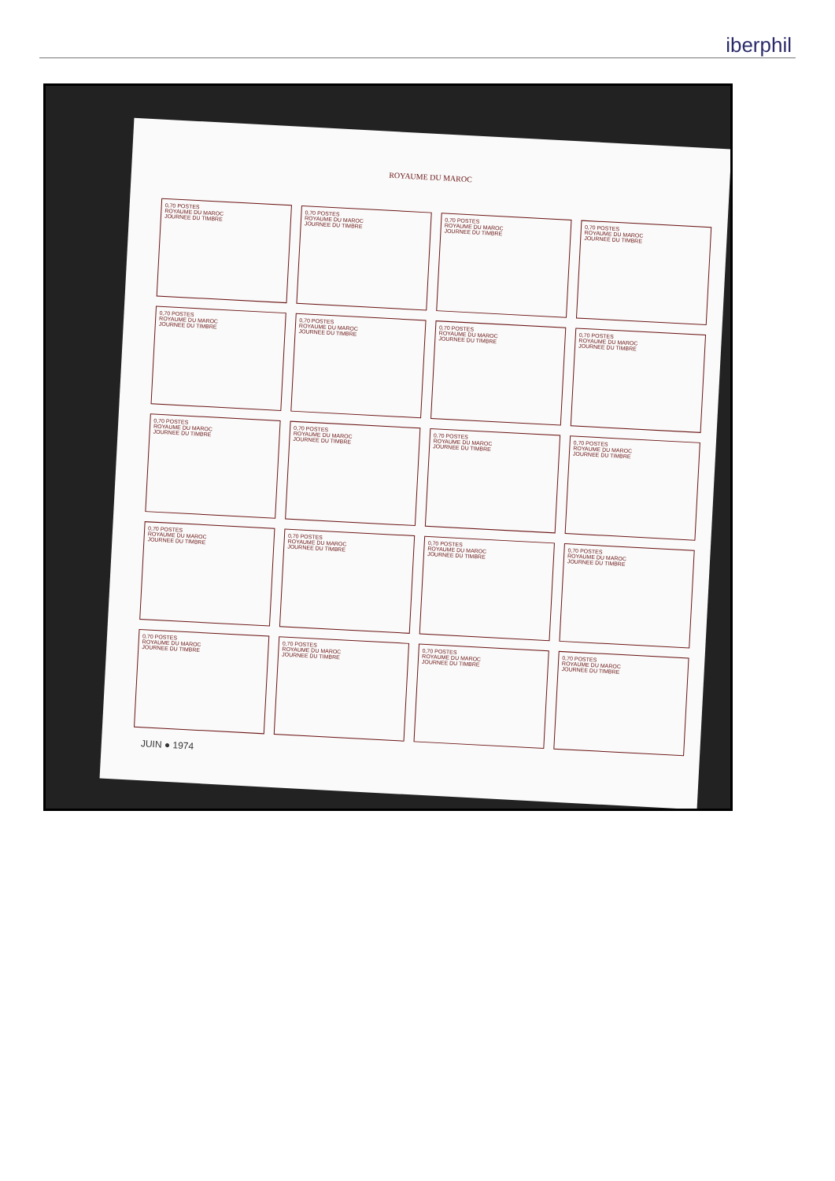iberphil
ROYAUME DU MAROC
0,70 POSTES
ROYAUME DU MAROC
JOURNEE DU TIMBRE
0,70 POSTES
ROYAUME DU MAROC
JOURNEE DU TIMBRE
0,70 POSTES
ROYAUME DU MAROC
JOURNEE DU TIMBRE
0,70 POSTES
ROYAUME DU MAROC
JOURNEE DU TIMBRE
0,70 POSTES
ROYAUME DU MAROC
JOURNEE DU TIMBRE
0,70 POSTES
ROYAUME DU MAROC
JOURNEE DU TIMBRE
0,70 POSTES
ROYAUME DU MAROC
JOURNEE DU TIMBRE
0,70 POSTES
ROYAUME DU MAROC
JOURNEE DU TIMBRE
0,70 POSTES
ROYAUME DU MAROC
JOURNEE DU TIMBRE
0,70 POSTES
ROYAUME DU MAROC
JOURNEE DU TIMBRE
0,70 POSTES
ROYAUME DU MAROC
JOURNEE DU TIMBRE
0,70 POSTES
ROYAUME DU MAROC
JOURNEE DU TIMBRE
0,70 POSTES
ROYAUME DU MAROC
JOURNEE DU TIMBRE
0,70 POSTES
ROYAUME DU MAROC
JOURNEE DU TIMBRE
0,70 POSTES
ROYAUME DU MAROC
JOURNEE DU TIMBRE
0,70 POSTES
ROYAUME DU MAROC
JOURNEE DU TIMBRE
0,70 POSTES
ROYAUME DU MAROC
JOURNEE DU TIMBRE
0,70 POSTES
ROYAUME DU MAROC
JOURNEE DU TIMBRE
0,70 POSTES
ROYAUME DU MAROC
JOURNEE DU TIMBRE
0,70 POSTES
ROYAUME DU MAROC
JOURNEE DU TIMBRE
JUIN ● 1974